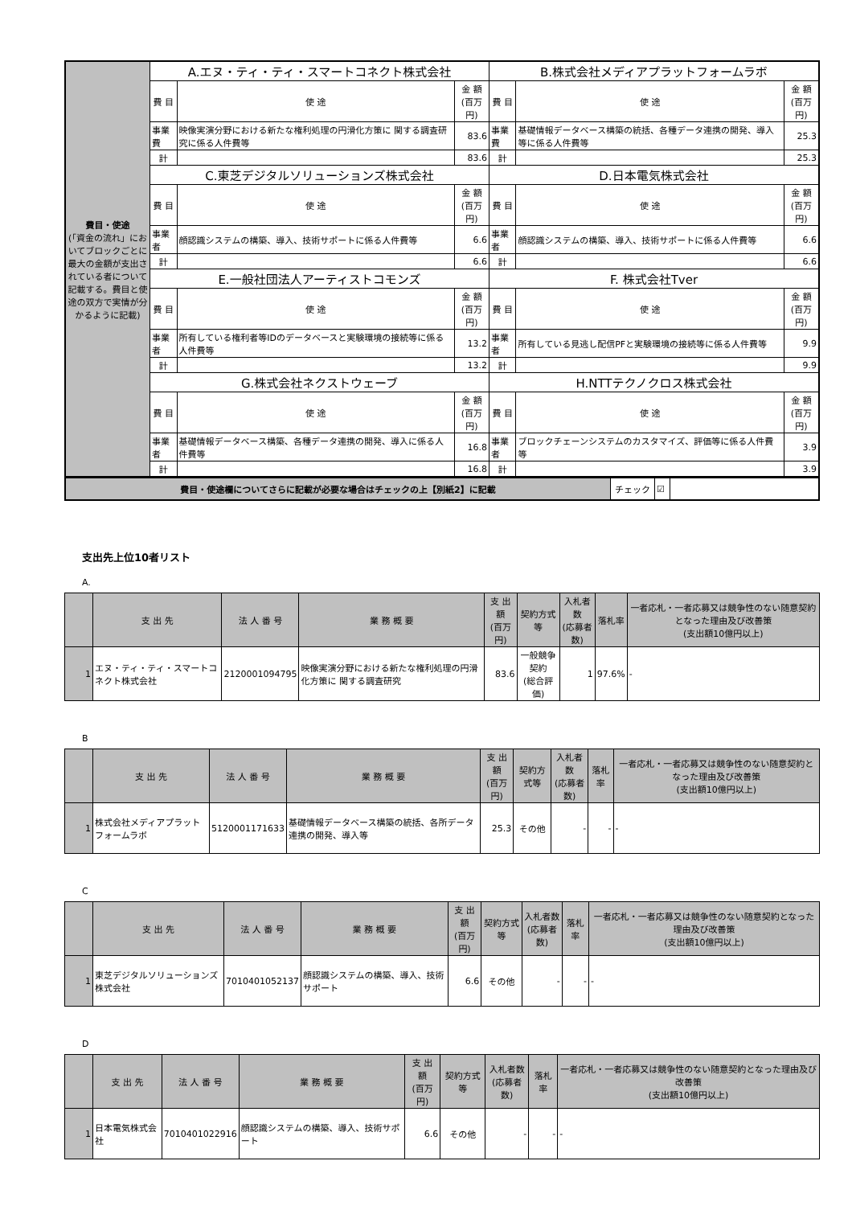| 費目・使途 (「資金の流れ」においてブロックごとに最大の金額が支出されている者について記載する。費目と使途の双方で実情が分かるように記載) | A.エヌ・ティ・ティ・スマートコネクト株式会社 | | | B.株式会社メディアプラットフォームラボ | | |
| | 費 目 | 使 途 | 金 額 (百万円) | 費 目 | 使 途 | 金 額 (百万円) |
| | 事業費 | 映像実演分野における新たな権利処理の円滑化方策に 関する調査研究に係る人件費等 | 83.6 | 事業費 | 基礎情報データベース構築の統括、各種データ連携の開発、導入等に係る人件費等 | 25.3 |
| | 計 | | 83.6 | 計 | | 25.3 |
| | C.東芝デジタルソリューションズ株式会社 | | | D.日本電気株式会社 | | |
| | 費 目 | 使 途 | 金 額 (百万円) | 費 目 | 使 途 | 金 額 (百万円) |
| | 事業者 | 顔認識システムの構築、導入、技術サポートに係る人件費等 | 6.6 | 事業者 | 顔認識システムの構築、導入、技術サポートに係る人件費等 | 6.6 |
| | 計 | | 6.6 | 計 | | 6.6 |
| | E.一般社団法人アーティストコモンズ | | | F. 株式会社Tver | | |
| | 費 目 | 使 途 | 金 額 (百万円) | 費 目 | 使 途 | 金 額 (百万円) |
| | 事業者 | 所有している権利者等IDのデータベースと実験環境の接続等に係る人件費等 | 13.2 | 事業者 | 所有している見逃し配信PFと実験環境の接続等に係る人件費等 | 9.9 |
| | 計 | | 13.2 | 計 | | 9.9 |
| | G.株式会社ネクストウェーブ | | | H.NTTテクノクロス株式会社 | | |
| | 費 目 | 使 途 | 金 額 (百万円) | 費 目 | 使 途 | 金 額 (百万円) |
| | 事業者 | 基礎情報データベース構築、各種データ連携の開発、導入に係る人件費等 | 16.8 | 事業者 | ブロックチェーンシステムのカスタマイズ、評価等に係る人件費等 | 3.9 |
| | 計 | | 16.8 | 計 | | 3.9 |
| 費目・使途欄についてさらに記載が必要な場合はチェックの上【別紙2】に記載 | チェック | ☑ | |
支出先上位10者リスト
A.
| | 支 出 先 | 法 人 番 号 | 業 務 概 要 | 支 出 額 (百万円) | 契約方式等 | 入札者数 (応募者数) | 落札率 | 一者応札・一者応募又は競争性のない随意契約となった理由及び改善策 (支出額10億円以上) |
| --- | --- | --- | --- | --- | --- | --- | --- | --- |
| 1 | エヌ・ティ・ティ・スマートコネクト株式会社 | 2120001094795 | 映像実演分野における新たな権利処理の円滑化方策に 関する調査研究 | 83.6 | 一般競争契約 (総合評価) | 1 | 97.6% | - |
B
| | 支 出 先 | 法 人 番 号 | 業 務 概 要 | 支 出 額 (百万円) | 契約方式等 | 入札者数 (応募者数) | 落札率 | 一者応札・一者応募又は競争性のない随意契約となった理由及び改善策 (支出額10億円以上) |
| --- | --- | --- | --- | --- | --- | --- | --- | --- |
| 1 | 株式会社メディアプラットフォームラボ | 5120001171633 | 基礎情報データベース構築の統括、各所データ連携の開発、導入等 | 25.3 | その他 | - | - | - |
C
| | 支 出 先 | 法 人 番 号 | 業 務 概 要 | 支 出 額 (百万円) | 契約方式等 | 入札者数 (応募者数) | 落札率 | 一者応札・一者応募又は競争性のない随意契約となった理由及び改善策 (支出額10億円以上) |
| --- | --- | --- | --- | --- | --- | --- | --- | --- |
| 1 | 東芝デジタルソリューションズ株式会社 | 7010401052137 | 顔認識システムの構築、導入、技術サポート | 6.6 | その他 | - | - | - |
D
| | 支 出 先 | 法 人 番 号 | 業 務 概 要 | 支 出 額 (百万円) | 契約方式等 | 入札者数 (応募者数) | 落札率 | 一者応札・一者応募又は競争性のない随意契約となった理由及び改善策 (支出額10億円以上) |
| --- | --- | --- | --- | --- | --- | --- | --- | --- |
| 1 | 日本電気株式会社 | 7010401022916 | 顔認識システムの構築、導入、技術サポート | 6.6 | その他 | - | - | - |